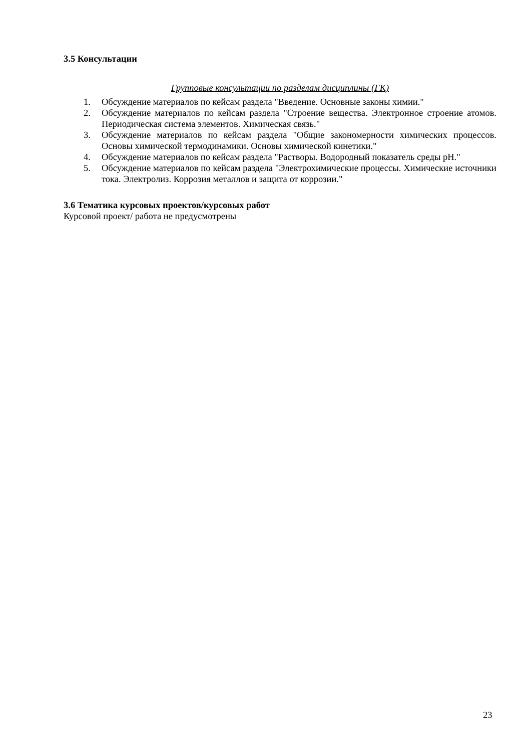3.5 Консультации
Групповые консультации по разделам дисциплины (ГК)
1. Обсуждение материалов по кейсам раздела "Введение. Основные законы химии."
2. Обсуждение материалов по кейсам раздела "Строение вещества. Электронное строение атомов. Периодическая система элементов. Химическая связь."
3. Обсуждение материалов по кейсам раздела "Общие закономерности химических процессов. Основы химической термодинамики. Основы химической кинетики."
4. Обсуждение материалов по кейсам раздела "Растворы. Водородный показатель среды pH."
5. Обсуждение материалов по кейсам раздела "Электрохимические процессы. Химические источники тока. Электролиз. Коррозия металлов и защита от коррозии."
3.6 Тематика курсовых проектов/курсовых работ
Курсовой проект/ работа не предусмотрены
23